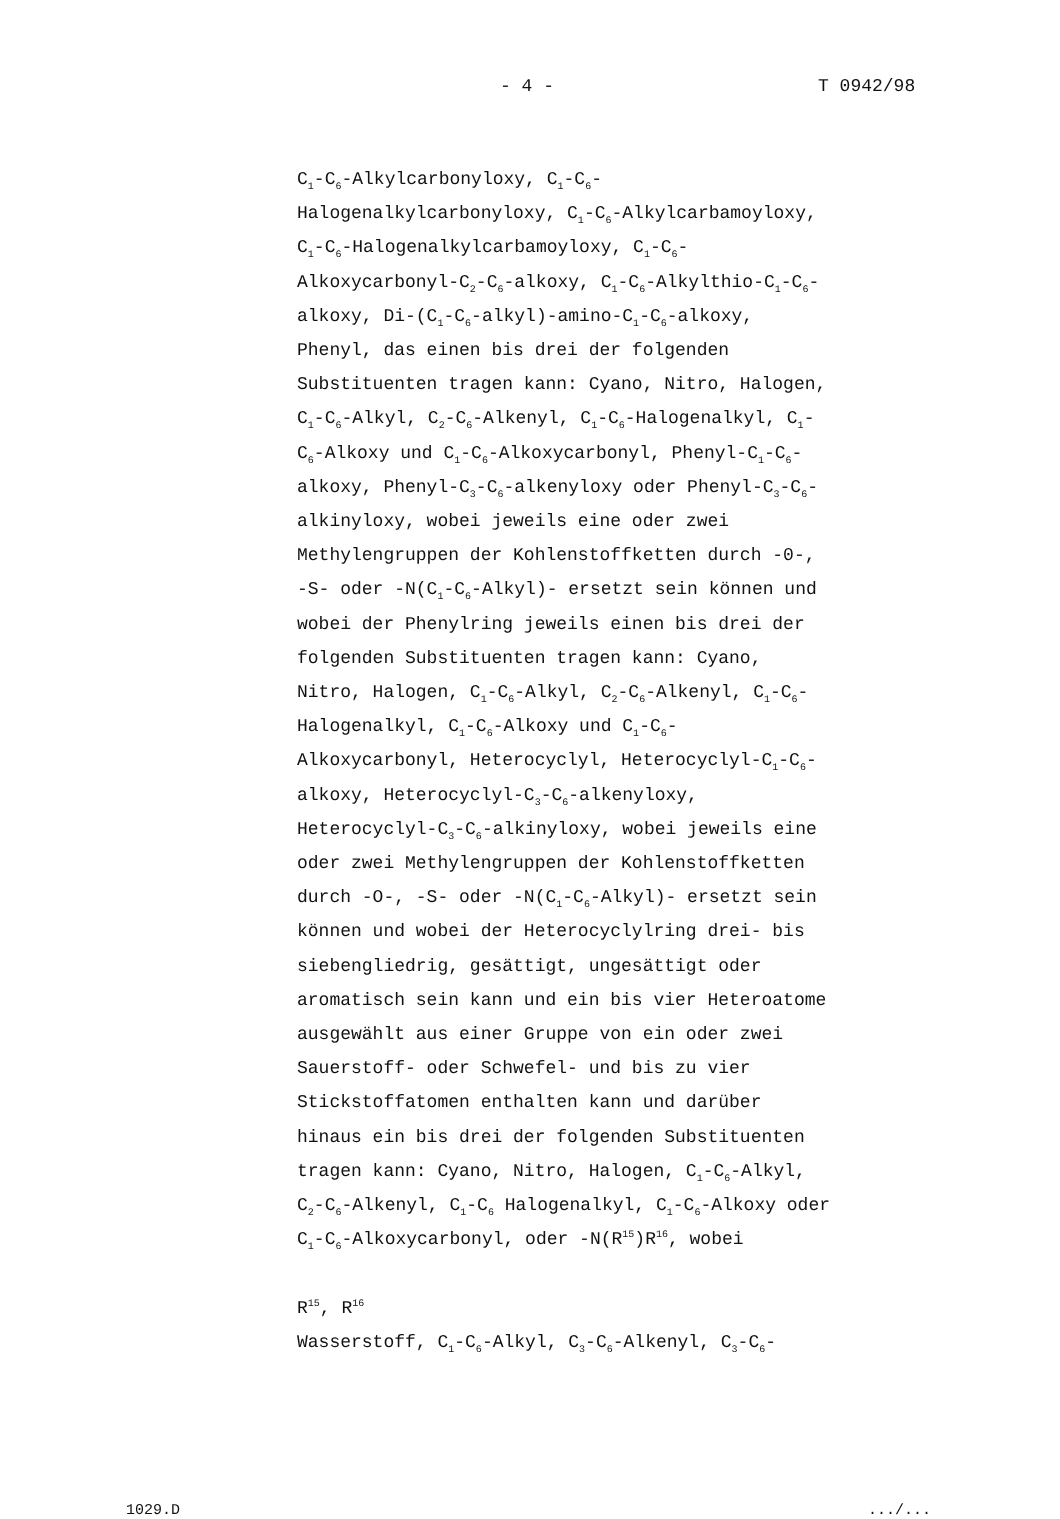- 4 - T 0942/98
C<sub>1</sub>-C<sub>6</sub>-Alkylcarbonyloxy, C<sub>1</sub>-C<sub>6</sub>-
Halogenalkylcarbonyloxy, C<sub>1</sub>-C<sub>6</sub>-Alkylcarbamoyloxy,
C<sub>1</sub>-C<sub>6</sub>-Halogenalkylcarbamoyloxy, C<sub>1</sub>-C<sub>6</sub>-
Alkoxycarbonyl-C<sub>2</sub>-C<sub>6</sub>-alkoxy, C<sub>1</sub>-C<sub>6</sub>-Alkylthio-C<sub>1</sub>-C<sub>6</sub>-
alkoxy, Di-(C<sub>1</sub>-C<sub>6</sub>-alkyl)-amino-C<sub>1</sub>-C<sub>6</sub>-alkoxy,
Phenyl, das einen bis drei der folgenden
Substituenten tragen kann: Cyano, Nitro, Halogen,
C<sub>1</sub>-C<sub>6</sub>-Alkyl, C<sub>2</sub>-C<sub>6</sub>-Alkenyl, C<sub>1</sub>-C<sub>6</sub>-Halogenalkyl, C<sub>1</sub>-
C<sub>6</sub>-Alkoxy und C<sub>1</sub>-C<sub>6</sub>-Alkoxycarbonyl, Phenyl-C<sub>1</sub>-C<sub>6</sub>-
alkoxy, Phenyl-C<sub>3</sub>-C<sub>6</sub>-alkenyloxy oder Phenyl-C<sub>3</sub>-C<sub>6</sub>-
alkinyloxy, wobei jeweils eine oder zwei
Methylengruppen der Kohlenstoffketten durch -0-,
-S- oder -N(C<sub>1</sub>-C<sub>6</sub>-Alkyl)- ersetzt sein können und
wobei der Phenylring jeweils einen bis drei der
folgenden Substituenten tragen kann: Cyano,
Nitro, Halogen, C<sub>1</sub>-C<sub>6</sub>-Alkyl, C<sub>2</sub>-C<sub>6</sub>-Alkenyl, C<sub>1</sub>-C<sub>6</sub>-
Halogenalkyl, C<sub>1</sub>-C<sub>6</sub>-Alkoxy und C<sub>1</sub>-C<sub>6</sub>-
Alkoxycarbonyl, Heterocyclyl, Heterocyclyl-C<sub>1</sub>-C<sub>6</sub>-
alkoxy, Heterocyclyl-C<sub>3</sub>-C<sub>6</sub>-alkenyloxy,
Heterocyclyl-C<sub>3</sub>-C<sub>6</sub>-alkinyloxy, wobei jeweils eine
oder zwei Methylengruppen der Kohlenstoffketten
durch -O-, -S- oder -N(C<sub>1</sub>-C<sub>6</sub>-Alkyl)- ersetzt sein
können und wobei der Heterocyclylring drei- bis
siebengliedrig, gesättigt, ungesättigt oder
aromatisch sein kann und ein bis vier Heteroatome
ausgewählt aus einer Gruppe von ein oder zwei
Sauerstoff- oder Schwefel- und bis zu vier
Stickstoffatomen enthalten kann und darüber
hinaus ein bis drei der folgenden Substituenten
tragen kann: Cyano, Nitro, Halogen, C<sub>1</sub>-C<sub>6</sub>-Alkyl,
C<sub>2</sub>-C<sub>6</sub>-Alkenyl, C<sub>1</sub>-C<sub>6</sub> Halogenalkyl, C<sub>1</sub>-C<sub>6</sub>-Alkoxy oder
C<sub>1</sub>-C<sub>6</sub>-Alkoxycarbonyl, oder -N(R<sup>15</sup>)R<sup>16</sup>, wobei
R<sup>15</sup>, R<sup>16</sup>
Wasserstoff, C<sub>1</sub>-C<sub>6</sub>-Alkyl, C<sub>3</sub>-C<sub>6</sub>-Alkenyl, C<sub>3</sub>-C<sub>6</sub>-
1029.D.../...